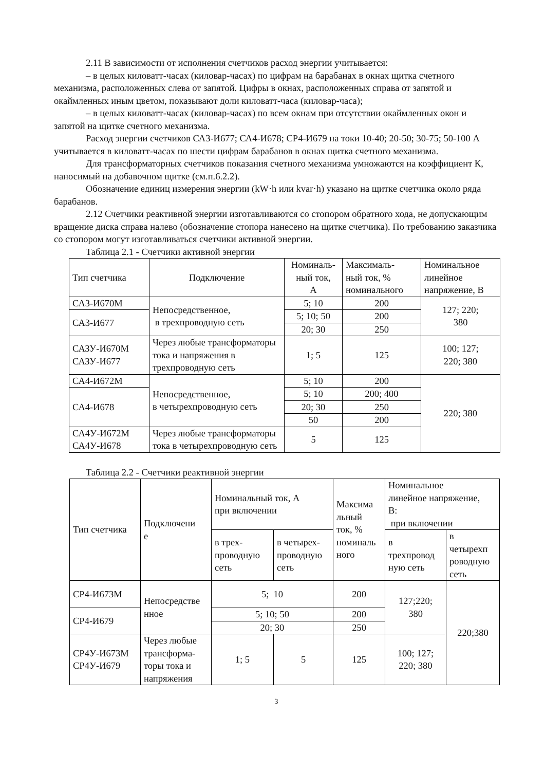2.11 В зависимости от исполнения счетчиков расход энергии учитывается:
– в целых киловатт-часах (киловар-часах) по цифрам на барабанах в окнах щитка счетного механизма, расположенных слева от запятой. Цифры в окнах, расположенных справа от запятой и окаймленных иным цветом, показывают доли киловатт-часа (киловар-часа);
– в целых киловатт-часах (киловар-часах) по всем окнам при отсутствии окаймленных окон и запятой на щитке счетного механизма.
Расход энергии счетчиков СА3-И677; СА4-И678; СР4-И679 на токи 10-40; 20-50; 30-75; 50-100 А учитывается в киловатт-часах по шести цифрам барабанов в окнах щитка счетного механизма.
Для трансформаторных счетчиков показания счетного механизма умножаются на коэффициент К, наносимый на добавочном щитке (см.п.6.2.2).
Обозначение единиц измерения энергии (kW·h или kvar·h) указано на щитке счетчика около ряда барабанов.
2.12 Счетчики реактивной энергии изготавливаются со стопором обратного хода, не допускающим вращение диска справа налево (обозначение стопора нанесено на щитке счетчика). По требованию заказчика со стопором могут изготавливаться счетчики активной энергии.
Таблица 2.1 - Счетчики активной энергии
| Тип счетчика | Подключение | Номиналь- ный ток, А | Максималь- ный ток, % номинального | Номинальное линейное напряжение, В |
| --- | --- | --- | --- | --- |
| СА3-И670М | Непосредственное, в трехпроводную сеть | 5; 10 | 200 | 127; 220; 380 |
| СА3-И677 | | 5; 10; 50 | 200 | |
| | | 20; 30 | 250 | |
| САЗУ-И670М САЗУ-И677 | Через любые трансформаторы тока и напряжения в трехпроводную сеть | 1; 5 | 125 | 100; 127; 220; 380 |
| СА4-И672М | Непосредственное, в четырехпроводную сеть | 5; 10 | 200 | 220; 380 |
| СА4-И678 | | 5; 10 | 200; 400 | |
| | | 20; 30 | 250 | |
| | | 50 | 200 | |
| СА4У-И672М СА4У-И678 | Через любые трансформаторы тока в четырехпроводную сеть | 5 | 125 | |
Таблица 2.2 - Счетчики реактивной энергии
| Тип счетчика | Подключени е | Номинальный ток, А при включении | | Максима льный ток, % номиналь ного | Номинальное линейное напряжение, В: при включении | |
| --- | --- | --- | --- | --- | --- | --- |
| | | в трех- проводную сеть | в четырех- проводную сеть | | в трехпровод ную сеть | в четырехп роводную сеть |
| СР4-И673М | Непосредстве нное | 5; 10 | | 200 | 127;220; 380 | 220;380 |
| СР4-И679 | | 5; 10; 50 | | 200 | | |
| | | 20; 30 | | 250 | | |
| СР4У-И673М СР4У-И679 | Через любые трансформа- торы тока и напряжения | 1; 5 | 5 | 125 | 100; 127; 220; 380 | |
3